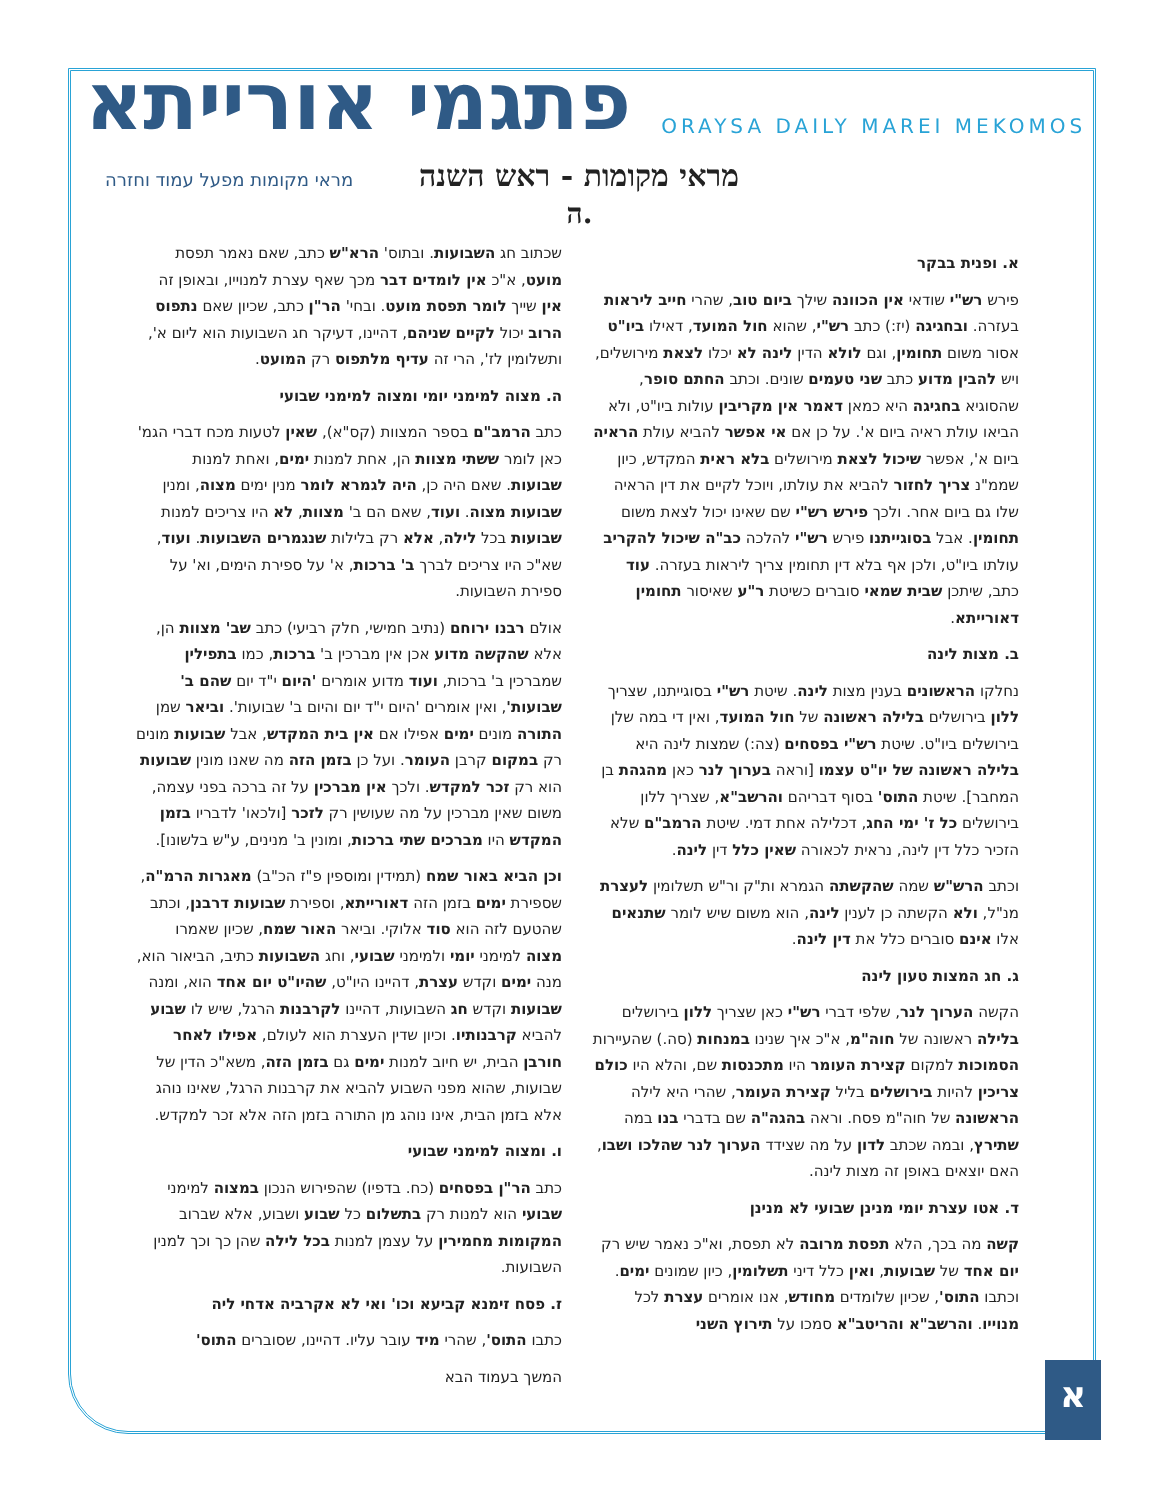פתגמי אורייתא
ORAYSA DAILY MAREI MEKOMOS
מראי מקומות - ראש השנה
מראי מקומות מפעל עמוד וחזרה
ה.
א. ופנית בבקר
פירש רש"י שודאי אין הכוונה שילך ביום טוב, שהרי חייב ליראות בעזרה. ובחגיגה (יז:) כתב רש"י, שהוא חול המועד, דאילו ביו"ט אסור משום תחומין, וגם לולא הדין לינה לא יכלו לצאת מירושלים, ויש להבין מדוע כתב שני טעמים שונים. וכתב החתם סופר, שהסוגיא בחגיגה היא כמאן דאמר אין מקריבין עולות ביו"ט, ולא הביאו עולת ראיה ביום א'. על כן אם אי אפשר להביא עולת הראיה ביום א', אפשר שיכול לצאת מירושלים בלא ראית המקדש, כיון שממ"נ צריך לחזור להביא את עולתו, ויוכל לקיים את דין הראיה שלו גם ביום אחר. ולכך פירש רש"י שם שאינו יכול לצאת משום תחומין. אבל בסוגייתנו פירש רש"י להלכה כב"ה שיכול להקריב עולתו ביו"ט, ולכן אף בלא דין תחומין צריך ליראות בעזרה. עוד כתב, שיתכן שבית שמאי סוברים כשיטת ר"ע שאיסור תחומין דאורייתא.
ב. מצות לינה
נחלקו הראשונים בענין מצות לינה. שיטת רש"י בסוגייתנו, שצריך ללון בירושלים בלילה ראשונה של חול המועד, ואין די במה שלן בירושלים ביו"ט. שיטת רש"י בפסחים (צה:) שמצות לינה היא בלילה ראשונה של יו"ט עצמו [וראה בערוך לנר כאן מהגהת בן המחבר]. שיטת התוס' בסוף דבריהם והרשב"א, שצריך ללון בירושלים כל ז' ימי החג, דכלילה אחת דמי. שיטת הרמב"ם שלא הזכיר כלל דין לינה, נראית לכאורה שאין כלל דין לינה.
וכתב הרש"ש שמה שהקשתה הגמרא ות"ק ור"ש תשלומין לעצרת מנ"ל, ולא הקשתה כן לענין לינה, הוא משום שיש לומר שתנאים אלו אינם סוברים כלל את דין לינה.
ג. חג המצות טעון לינה
הקשה הערוך לנר, שלפי דברי רש"י כאן שצריך ללון בירושלים בלילה ראשונה של חוה"מ, א"כ איך שנינו במנחות (סה.) שהעיירות הסמוכות למקום קצירת העומר היו מתכנסות שם, והלא היו כולם צריכין להיות בירושלים בליל קצירת העומר, שהרי היא לילה הראשונה של חוה"מ פסח. וראה בהגה"ה שם בדברי בנו במה שתירץ, ובמה שכתב לדון על מה שצידד הערוך לנר שהלכו ושבו, האם יוצאים באופן זה מצות לינה.
ד. אטו עצרת יומי מנינן שבועי לא מנינן
קשה מה בכך, הלא תפסת מרובה לא תפסת, וא"כ נאמר שיש רק יום אחד של שבועות, ואין כלל דיני תשלומין, כיון שמונים ימים. וכתבו התוס', שכיון שלומדים מחודש, אנו אומרים עצרת לכל מנוייו. והרשב"א והריטב"א סמכו על תירוץ השני
שכתוב חג השבועות. ובתוס' הרא"ש כתב, שאם נאמר תפסת מועט, א"כ אין לומדים דבר מכך שאף עצרת למנוייו, ובאופן זה אין שייך לומר תפסת מועט. ובחי' הר"ן כתב, שכיון שאם נתפוס הרוב יכול לקיים שניהם, דהיינו, דעיקר חג השבועות הוא ליום א', ותשלומין לז', הרי זה עדיף מלתפוס רק המועט.
ה. מצוה למימני יומי ומצוה למימני שבועי
כתב הרמב"ם בספר המצוות (קס"א), שאין לטעות מכח דברי הגמ' כאן לומר ששתי מצוות הן, אחת למנות ימים, ואחת למנות שבועות. שאם היה כן, היה לגמרא לומר מנין ימים מצוה, ומנין שבועות מצוה. ועוד, שאם הם ב' מצוות, לא היו צריכים למנות שבועות בכל לילה, אלא רק בלילות שנגמרים השבועות. ועוד, שא"כ היו צריכים לברך ב' ברכות, א' על ספירת הימים, וא' על ספירת השבועות.
אולם רבנו ירוחם (נתיב חמישי, חלק רביעי) כתב שב' מצוות הן, אלא שהקשה מדוע אכן אין מברכין ב' ברכות, כמו בתפילין שמברכין ב' ברכות, ועוד מדוע אומרים 'היום י"ד יום שהם ב' שבועות', ואין אומרים 'היום י"ד יום והיום ב' שבועות'. וביאר שמן התורה מונים ימים אפילו אם אין בית המקדש, אבל שבועות מונים רק במקום קרבן העומר. ועל כן בזמן הזה מה שאנו מונין שבועות הוא רק זכר למקדש. ולכך אין מברכין על זה ברכה בפני עצמה, משום שאין מברכין על מה שעושין רק לזכר [ולכאו' לדבריו בזמן המקדש היו מברכים שתי ברכות, ומונין ב' מנינים, ע"ש בלשונו].
וכן הביא באור שמח (תמידין ומוספין פ"ז הכ"ב) מאגרות הרמ"ה, שספירת ימים בזמן הזה דאורייתא, וספירת שבועות דרבנן, וכתב שהטעם לזה הוא סוד אלוקי. וביאר האור שמח, שכיון שאמרו מצוה למימני יומי ולמימני שבועי, וחג השבועות כתיב, הביאור הוא, מנה ימים וקדש עצרת, דהיינו היו"ט, שהיו"ט יום אחד הוא, ומנה שבועות וקדש חג השבועות, דהיינו לקרבנות הרגל, שיש לו שבוע להביא קרבנותיו. וכיון שדין העצרת הוא לעולם, אפילו לאחר חורבן הבית, יש חיוב למנות ימים גם בזמן הזה, משא"כ הדין של שבועות, שהוא מפני השבוע להביא את קרבנות הרגל, שאינו נוהג אלא בזמן הבית, אינו נוהג מן התורה בזמן הזה אלא זכר למקדש.
ו. ומצוה למימני שבועי
כתב הר"ן בפסחים (כח. בדפיו) שהפירוש הנכון במצוה למימני שבועי הוא למנות רק בתשלום כל שבוע ושבוע, אלא שברוב המקומות מחמירין על עצמן למנות בכל לילה שהן כך וכך למנין השבועות.
ז. פסח זימנא קביעא וכו' ואי לא אקרביה אדחי ליה
כתבו התוס', שהרי מיד עובר עליו. דהיינו, שסוברים התוס'
המשך בעמוד הבא
א